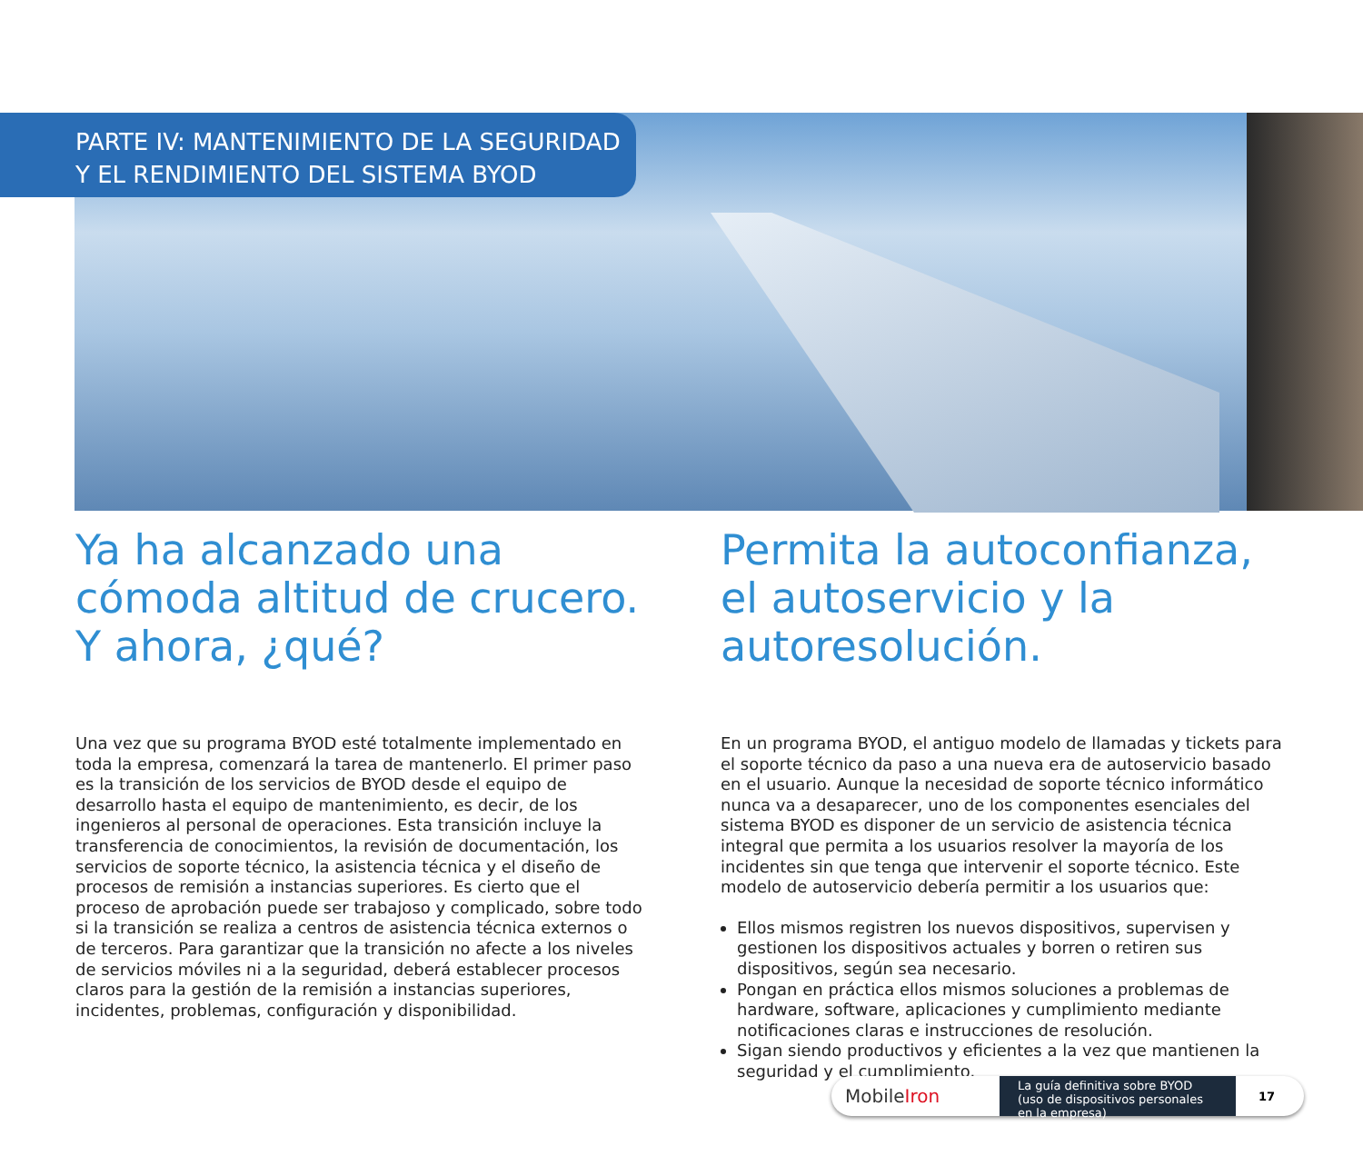PARTE IV: MANTENIMIENTO DE LA SEGURIDAD
Y EL RENDIMIENTO DEL SISTEMA BYOD
Ya ha alcanzado una cómoda altitud de crucero. Y ahora, ¿qué?
Una vez que su programa BYOD esté totalmente implementado en toda la empresa, comenzará la tarea de mantenerlo. El primer paso es la transición de los servicios de BYOD desde el equipo de desarrollo hasta el equipo de mantenimiento, es decir, de los ingenieros al personal de operaciones. Esta transición incluye la transferencia de conocimientos, la revisión de documentación, los servicios de soporte técnico, la asistencia técnica y el diseño de procesos de remisión a instancias superiores. Es cierto que el proceso de aprobación puede ser trabajoso y complicado, sobre todo si la transición se realiza a centros de asistencia técnica externos o de terceros. Para garantizar que la transición no afecte a los niveles de servicios móviles ni a la seguridad, deberá establecer procesos claros para la gestión de la remisión a instancias superiores, incidentes, problemas, configuración y disponibilidad.
Permita la autoconfianza, el autoservicio y la autoresolución.
En un programa BYOD, el antiguo modelo de llamadas y tickets para el soporte técnico da paso a una nueva era de autoservicio basado en el usuario. Aunque la necesidad de soporte técnico informático nunca va a desaparecer, uno de los componentes esenciales del sistema BYOD es disponer de un servicio de asistencia técnica integral que permita a los usuarios resolver la mayoría de los incidentes sin que tenga que intervenir el soporte técnico. Este modelo de autoservicio debería permitir a los usuarios que:
Ellos mismos registren los nuevos dispositivos, supervisen y gestionen los dispositivos actuales y borren o retiren sus dispositivos, según sea necesario.
Pongan en práctica ellos mismos soluciones a problemas de hardware, software, aplicaciones y cumplimiento mediante notificaciones claras e instrucciones de resolución.
Sigan siendo productivos y eficientes a la vez que mantienen la seguridad y el cumplimiento.
MobileIron
La guía definitiva sobre BYOD (uso de dispositivos personales en la empresa)
17